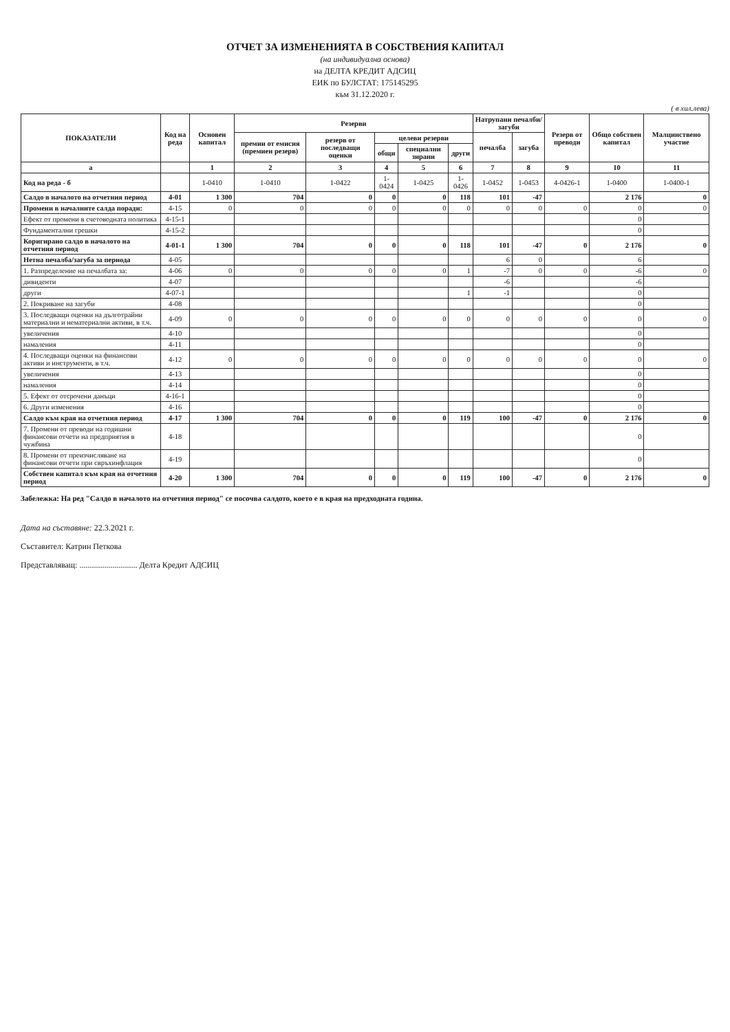ОТЧЕТ ЗА ИЗМЕНЕНИЯТА В СОБСТВЕНИЯ КАПИТАЛ
(на индивидуална основа)
на ДЕЛТА КРЕДИТ АДСИЦ
ЕИК по БУЛСТАТ: 175145295
към 31.12.2020 г.
( в хил.лева)
| ПОКАЗАТЕЛИ | Код на реда | Основен капитал | Резерви | | | | | Натрупани печалби/загуби | | Резерв от преводи | Общо собствен капитал | Малцинствено участие |
| --- | --- | --- | --- | --- | --- | --- | --- | --- | --- | --- | --- | --- |
| | | | премии от емисия (премиен резерв) | резерв от последващи оценки | целеви резерви | | | печалба | загуба | | | |
| | | | | | общи | специални зирани | други | | | | | |
| а | | 1 | 2 | 3 | 4 | 5 | 6 | 7 | 8 | 9 | 10 | 11 |
| Код на реда - б | | 1-0410 | 1-0410 | 1-0422 | 1-0424 | 1-0425 | 1-0426 | 1-0452 | 1-0453 | 4-0426-1 | 1-0400 | 1-0400-1 |
| Салдо в началото на отчетния период | 4-01 | 1 300 | 704 | 0 | 0 | 0 | 118 | 101 | -47 | | 2 176 | 0 |
| Промени в началните салда поради: | 4-15 | 0 | 0 | 0 | 0 | 0 | 0 | 0 | 0 | 0 | 0 | 0 |
| Ефект от промени в счетоводната политика | 4-15-1 | | | | | | | | | | 0 | |
| Фундаментални грешки | 4-15-2 | | | | | | | | | | 0 | |
| Коригирано салдо в началото на отчетния период | 4-01-1 | 1 300 | 704 | 0 | 0 | 0 | 118 | 101 | -47 | 0 | 2 176 | 0 |
| Нетна печалба/загуба за периода | 4-05 | | | | | | | 6 | 0 | | 6 | |
| 1. Разпределение на печалбата за: | 4-06 | 0 | 0 | 0 | 0 | 0 | 1 | -7 | 0 | 0 | -6 | 0 |
| дивиденти | 4-07 | | | | | | | -6 | | | -6 | |
| други | 4-07-1 | | | | | | 1 | -1 | | | 0 | |
| 2. Покриване на загуби | 4-08 | | | | | | | | | | 0 | |
| 3. Последващи оценки на дълготрайни материални и нематериални активи, в т.ч. | 4-09 | 0 | 0 | 0 | 0 | 0 | 0 | 0 | 0 | 0 | 0 | 0 |
| увеличения | 4-10 | | | | | | | | | | 0 | |
| намаления | 4-11 | | | | | | | | | | 0 | |
| 4. Последващи оценки на финансови активи и инструменти, в т.ч. | 4-12 | 0 | 0 | 0 | 0 | 0 | 0 | 0 | 0 | 0 | 0 | 0 |
| увеличения | 4-13 | | | | | | | | | | 0 | |
| намаления | 4-14 | | | | | | | | | | 0 | |
| 5. Ефект от отсрочени данъци | 4-16-1 | | | | | | | | | | 0 | |
| 6. Други изменения | 4-16 | | | | | | | | | | 0 | |
| Салдо към края на отчетния период | 4-17 | 1 300 | 704 | 0 | 0 | 0 | 119 | 100 | -47 | 0 | 2 176 | 0 |
| 7. Промени от преводи на годишни финансови отчети на предприятия в чужбина | 4-18 | | | | | | | | | | 0 | |
| 8. Промени от преизчисляване на финансови отчети при свръхинфлация | 4-19 | | | | | | | | | | 0 | |
| Собствен капитал към края на отчетния период | 4-20 | 1 300 | 704 | 0 | 0 | 0 | 119 | 100 | -47 | 0 | 2 176 | 0 |
Забележка: На ред "Салдо в началото на отчетния период" се посочва салдото, което е в края на предходната година.
Дата на съставяне: 22.3.2021 г.
Съставител: Катрин Петкова
Представляващ: ............................ Делта Кредит АДСИЦ